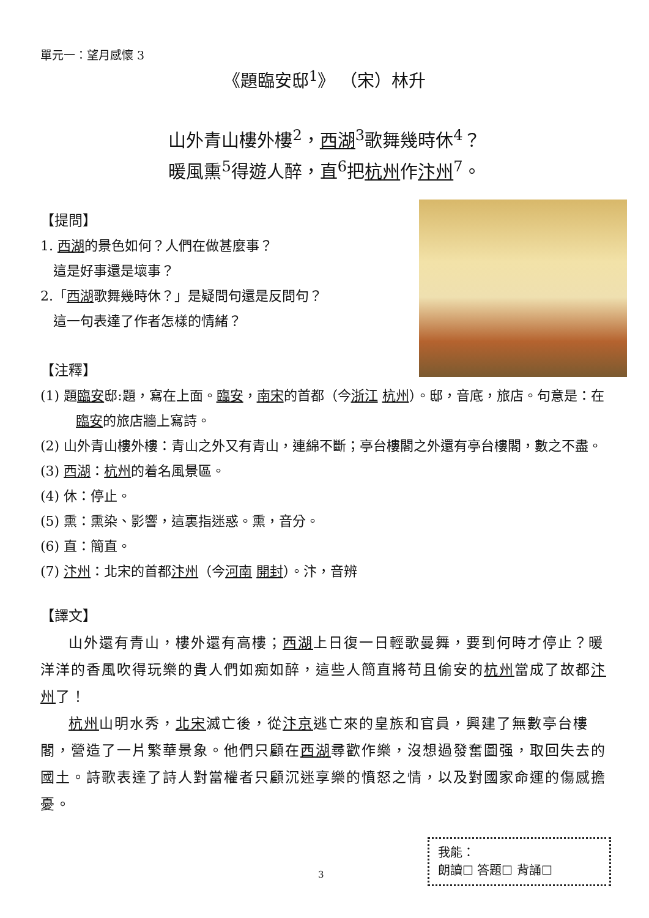單元一：望月感懷 3
《題臨安邸<sup>1</sup>》 （宋）林升
山外青山樓外樓<sup>2</sup>，西湖<sup>3</sup>歌舞幾時休<sup>4</sup>？
暖風熏<sup>5</sup>得遊人醉，直<sup>6</sup>把杭州作汴州<sup>7</sup>。
【提問】
1. 西湖的景色如何？人們在做甚麼事？
這是好事還是壞事？
2.「西湖歌舞幾時休？」是疑問句還是反問句？
這一句表達了作者怎樣的情緒？
【注釋】
(1) 題臨安邸:題，寫在上面。臨安，南宋的首都（今浙江 杭州）。邸，音底，旅店。句意是：在臨安的旅店牆上寫詩。
(2) 山外青山樓外樓：青山之外又有青山，連綿不斷；亭台樓閣之外還有亭台樓閣，數之不盡。
(3) 西湖：杭州的着名風景區。
(4) 休：停止。
(5) 熏：熏染、影響，這裏指迷惑。熏，音分。
(6) 直：簡直。
(7) 汴州：北宋的首都汴州（今河南 開封）。汴，音辨
【譯文】
山外還有青山，樓外還有高樓；西湖上日復一日輕歌曼舞，要到何時才停止？暖洋洋的香風吹得玩樂的貴人們如痴如醉，這些人簡直將苟且偷安的杭州當成了故都汴州了！
杭州山明水秀，北宋滅亡後，從汴京逃亡來的皇族和官員，興建了無數亭台樓閣，營造了一片繁華景象。他們只顧在西湖尋歡作樂，沒想過發奮圖强，取回失去的國土。詩歌表達了詩人對當權者只顧沉迷享樂的憤怒之情，以及對國家命運的傷感擔憂。
3
我能：
朗讀☐ 答題☐ 背誦☐